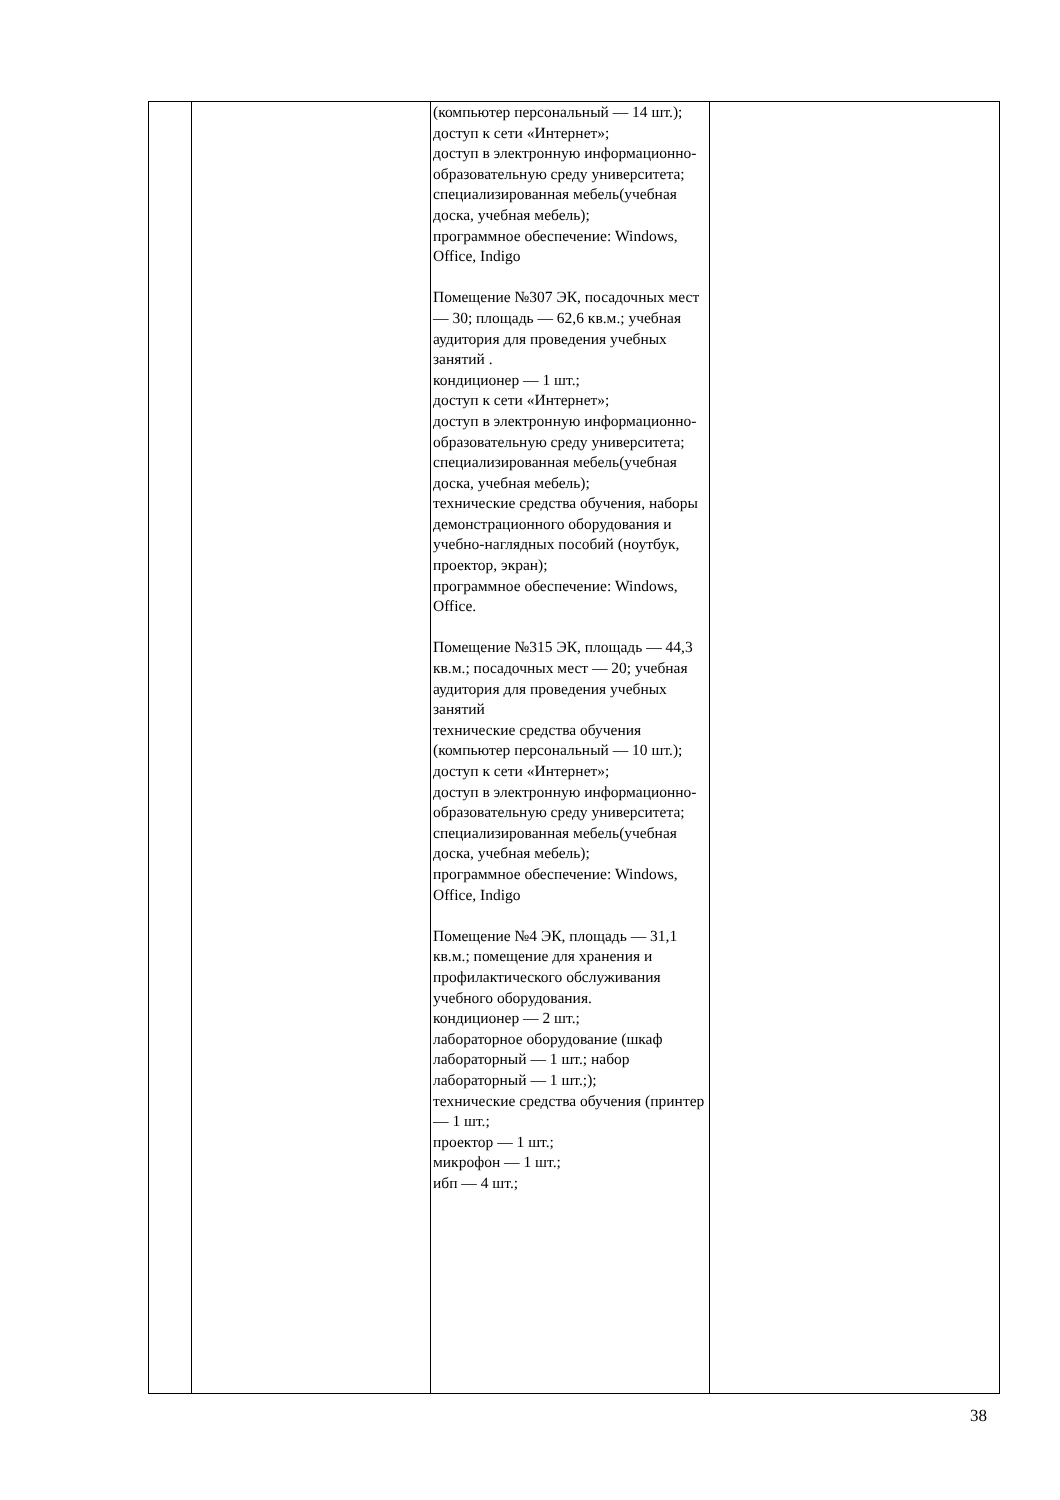| | | (компьютер персональный — 14 шт.); доступ к сети «Интернет»; доступ в электронную информационно-образовательную среду университета; специализированная мебель(учебная доска, учебная мебель); программное обеспечение: Windows, Office, Indigo Помещение №307 ЭК, посадочных мест — 30; площадь — 62,6 кв.м.; учебная аудитория для проведения учебных занятий . кондиционер — 1 шт.; доступ к сети «Интернет»; доступ в электронную информационно-образовательную среду университета; специализированная мебель(учебная доска, учебная мебель); технические средства обучения, наборы демонстрационного оборудования и учебно-наглядных пособий (ноутбук, проектор, экран); программное обеспечение: Windows, Office. Помещение №315 ЭК, площадь — 44,3 кв.м.; посадочных мест — 20; учебная аудитория для проведения учебных занятий технические средства обучения (компьютер персональный — 10 шт.); доступ к сети «Интернет»; доступ в электронную информационно-образовательную среду университета; специализированная мебель(учебная доска, учебная мебель); программное обеспечение: Windows, Office, Indigo Помещение №4 ЭК, площадь — 31,1 кв.м.; помещение для хранения и профилактического обслуживания учебного оборудования. кондиционер — 2 шт.; лабораторное оборудование (шкаф лабораторный — 1 шт.; набор лабораторный — 1 шт.;); технические средства обучения (принтер — 1 шт.; проектор — 1 шт.; микрофон — 1 шт.; ибп — 4 шт.; | |
38